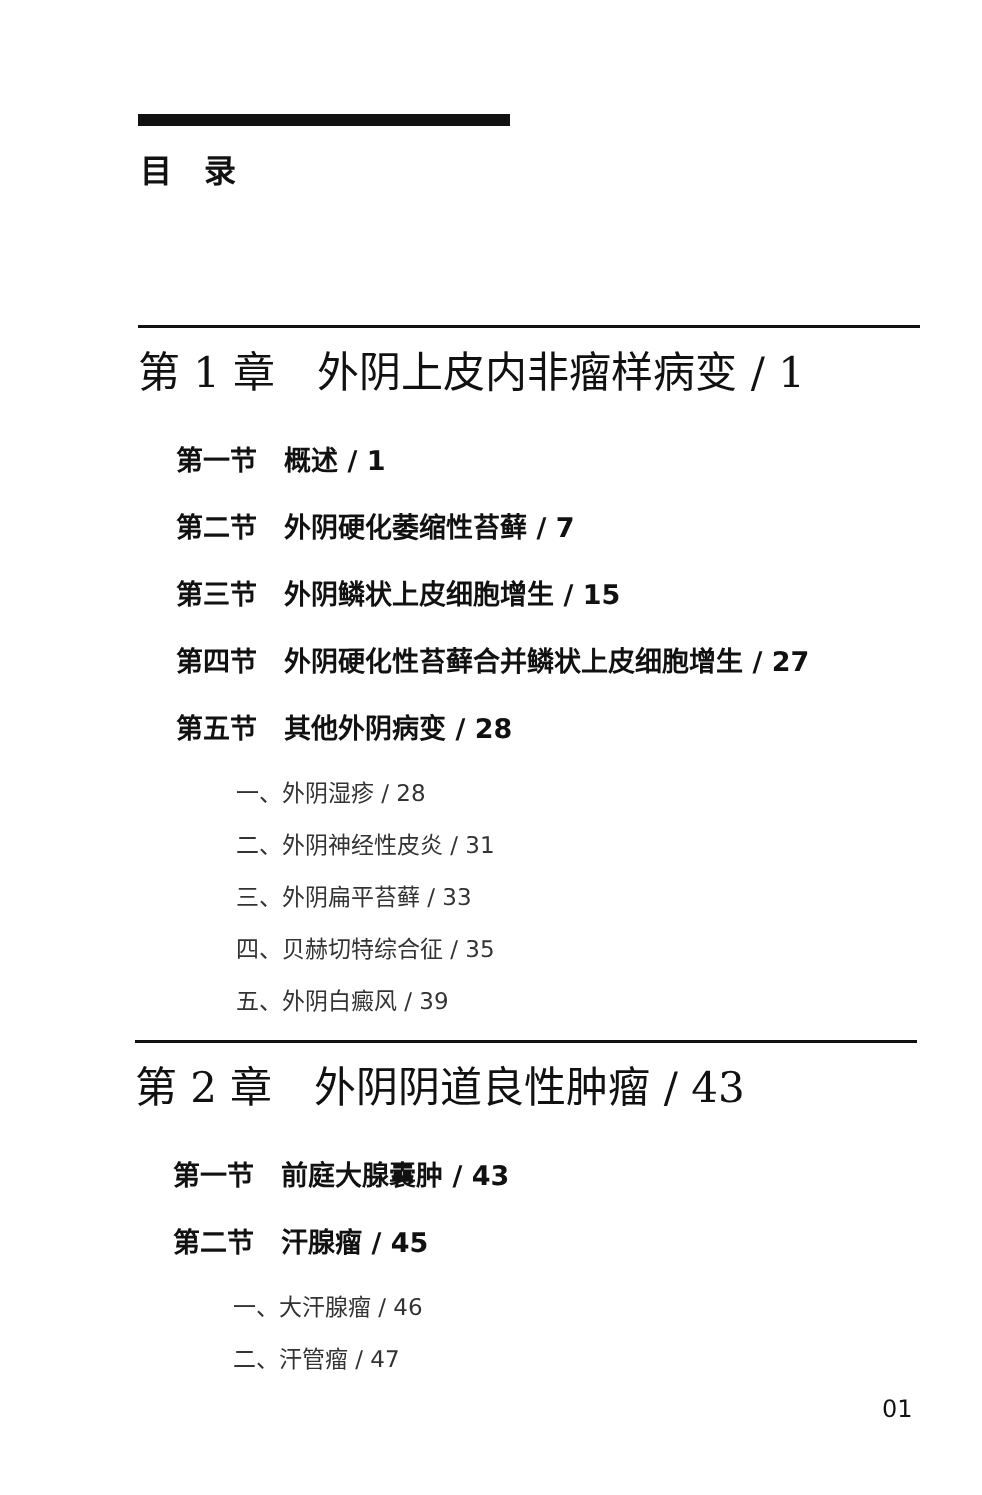目　录
第 1 章　外阴上皮内非瘤样病变 / 1
第一节　概述 / 1
第二节　外阴硬化萎缩性苔藓 / 7
第三节　外阴鳞状上皮细胞增生 / 15
第四节　外阴硬化性苔藓合并鳞状上皮细胞增生 / 27
第五节　其他外阴病变 / 28
一、外阴湿疹 / 28
二、外阴神经性皮炎 / 31
三、外阴扁平苔藓 / 33
四、贝赫切特综合征 / 35
五、外阴白癜风 / 39
第 2 章　外阴阴道良性肿瘤 / 43
第一节　前庭大腺囊肿 / 43
第二节　汗腺瘤 / 45
一、大汗腺瘤 / 46
二、汗管瘤 / 47
01